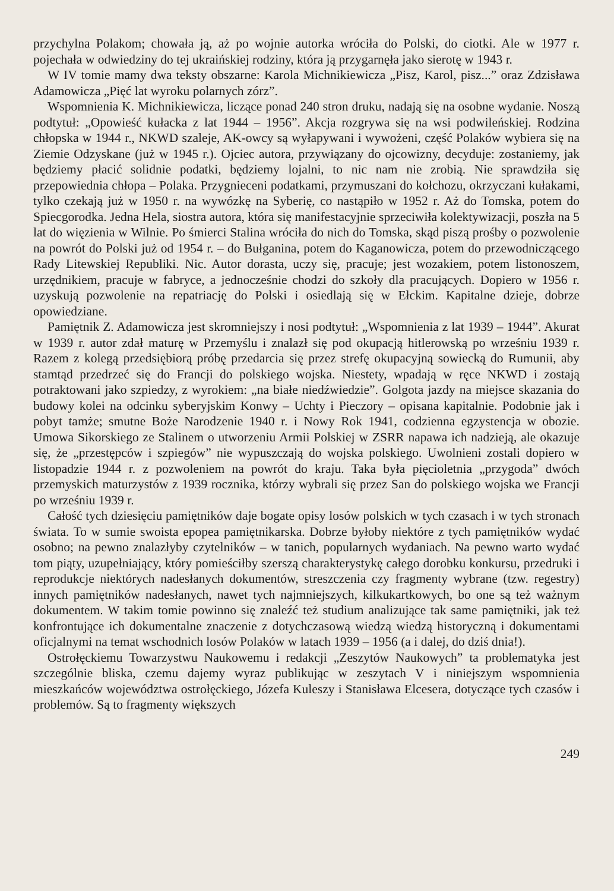przychylna Polakom; chowała ją, aż po wojnie autorka wróciła do Polski, do ciotki. Ale w 1977 r. pojechała w odwiedziny do tej ukraińskiej rodziny, która ją przygarnęła jako sierotę w 1943 r.
W IV tomie mamy dwa teksty obszarne: Karola Michnikiewicza „Pisz, Karol, pisz...” oraz Zdzisława Adamowicza „Pięć lat wyroku polarnych zórz”.
Wspomnienia K. Michnikiewicza, liczące ponad 240 stron druku, nadają się na osobne wydanie. Noszą podtytuł: „Opowieść kułacka z lat 1944 – 1956”. Akcja rozgrywa się na wsi podwileńskiej. Rodzina chłopska w 1944 r., NKWD szaleje, AK-owcy są wyłapywani i wywożeni, część Polaków wybiera się na Ziemie Odzyskane (już w 1945 r.). Ojciec autora, przywiązany do ojcowizny, decyduje: zostaniemy, jak będziemy płacić solidnie podatki, będziemy lojalni, to nic nam nie zrobią. Nie sprawdziła się przepowiednia chłopa – Polaka. Przygnieceni podatkami, przymuszani do kołchozu, okrzyczani kułakami, tylko czekają już w 1950 r. na wywózkę na Syberię, co nastąpiło w 1952 r. Aż do Tomska, potem do Spiecgorodka. Jedna Hela, siostra autora, która się manifestacyjnie sprzeciwiła kolektywizacji, poszła na 5 lat do więzienia w Wilnie. Po śmierci Stalina wróciła do nich do Tomska, skąd piszą prośby o pozwolenie na powrót do Polski już od 1954 r. – do Bułganina, potem do Kaganowicza, potem do przewodniczącego Rady Litewskiej Republiki. Nic. Autor dorasta, uczy się, pracuje; jest wozakiem, potem listonoszem, urzędnikiem, pracuje w fabryce, a jednocześnie chodzi do szkoły dla pracujących. Dopiero w 1956 r. uzyskują pozwolenie na repatriację do Polski i osiedlają się w Ełckim. Kapitalne dzieje, dobrze opowiedziane.
Pamiętnik Z. Adamowicza jest skromniejszy i nosi podtytuł: „Wspomnienia z lat 1939 – 1944”. Akurat w 1939 r. autor zdał maturę w Przemyślu i znalazł się pod okupacją hitlerowską po wrześniu 1939 r. Razem z kolegą przedsiębiorą próbę przedarcia się przez strefę okupacyjną sowiecką do Rumunii, aby stamtąd przedrzeć się do Francji do polskiego wojska. Niestety, wpadają w ręce NKWD i zostają potraktowani jako szpiedzy, z wyrokiem: „na białe niedźwiedzie”. Golgota jazdy na miejsce skazania do budowy kolei na odcinku syberyjskim Konwy – Uchty i Pieczory – opisana kapitalnie. Podobnie jak i pobyt tamże; smutne Boże Narodzenie 1940 r. i Nowy Rok 1941, codzienna egzystencja w obozie. Umowa Sikorskiego ze Stalinem o utworzeniu Armii Polskiej w ZSRR napawa ich nadzieją, ale okazuje się, że „przestępców i szpiegów” nie wypuszczają do wojska polskiego. Uwolnieni zostali dopiero w listopadzie 1944 r. z pozwoleniem na powrót do kraju. Taka była pięcioletnia „przygoda” dwóch przemyskich maturzystów z 1939 rocznika, którzy wybrali się przez San do polskiego wojska we Francji po wrześniu 1939 r.
Całość tych dziesięciu pamiętników daje bogate opisy losów polskich w tych czasach i w tych stronach świata. To w sumie swoista epopea pamiętnikarska. Dobrze byłoby niektóre z tych pamiętników wydać osobno; na pewno znalazłyby czytelników – w tanich, popularnych wydaniach. Na pewno warto wydać tom piąty, uzupełniający, który pomieściłby szerszą charakterystykę całego dorobku konkursu, przedruki i reprodukcje niektórych nadesłanych dokumentów, streszczenia czy fragmenty wybrane (tzw. regestry) innych pamiętników nadesłanych, nawet tych najmniejszych, kilkukartkowych, bo one są też ważnym dokumentem. W takim tomie powinno się znaleźć też studium analizujące tak same pamiętniki, jak też konfrontujące ich dokumentalne znaczenie z dotychczasową wiedzą wiedzą historyczną i dokumentami oficjalnymi na temat wschodnich losów Polaków w latach 1939 – 1956 (a i dalej, do dziś dnia!).
Ostrołęckiemu Towarzystwu Naukowemu i redakcji „Zeszytów Naukowych” ta problematyka jest szczególnie bliska, czemu dajemy wyraz publikując w zeszytach V i niniejszym wspomnienia mieszkańców województwa ostrołęckiego, Józefa Kuleszy i Stanisława Elcesera, dotyczące tych czasów i problemów. Są to fragmenty większych
249